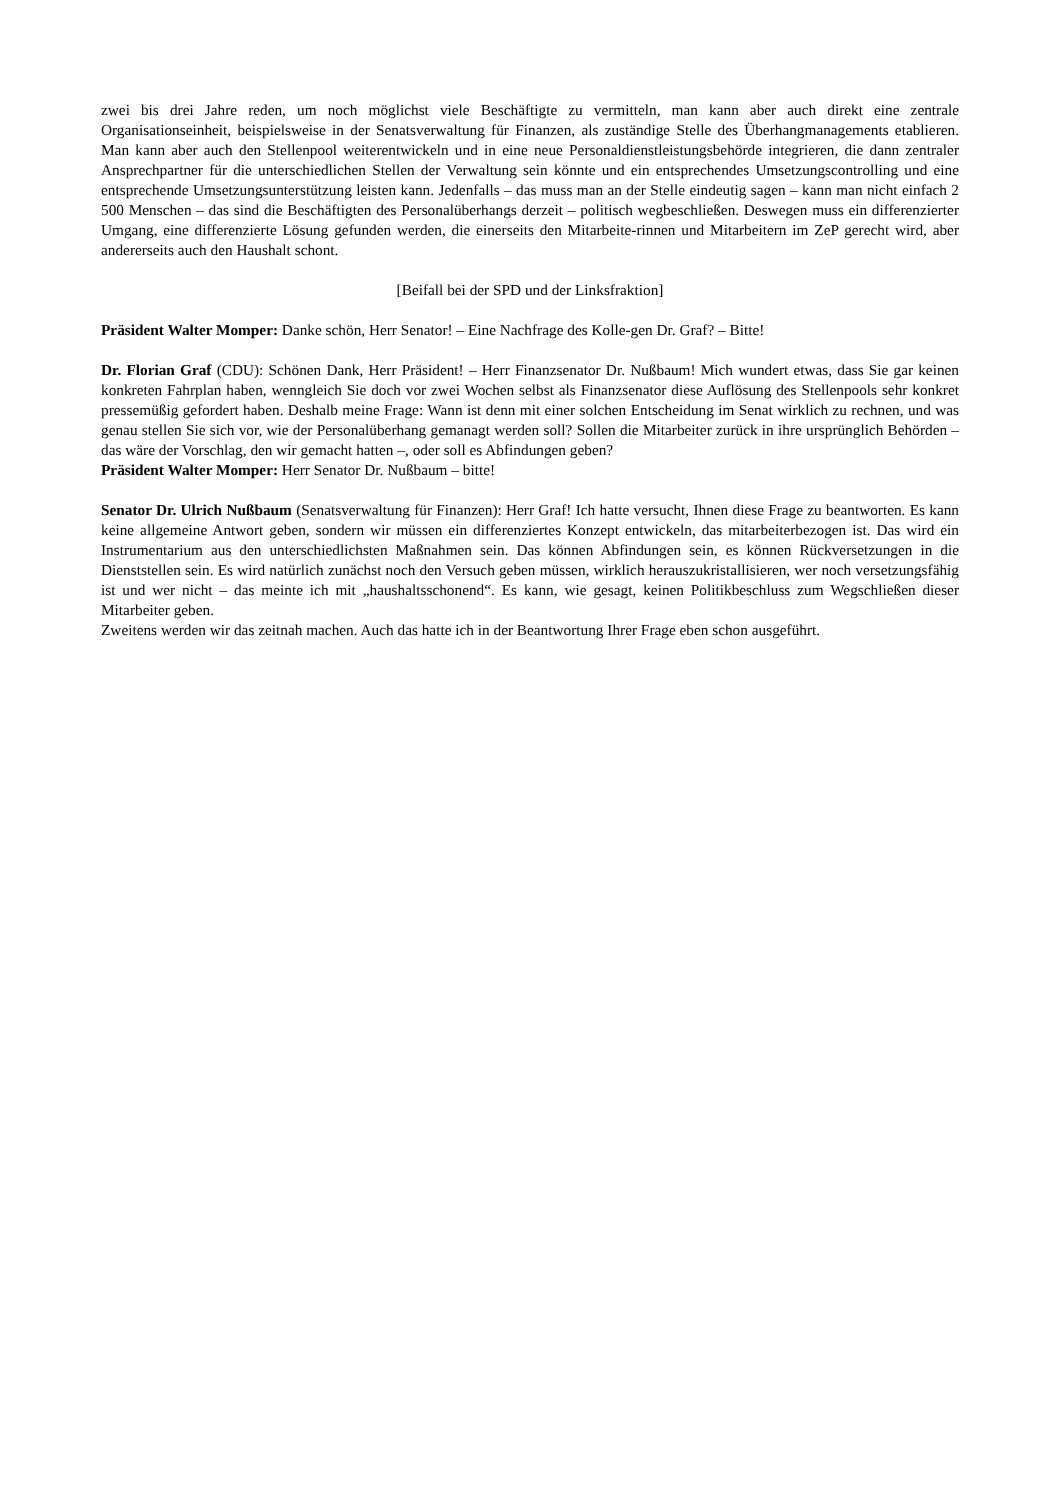zwei bis drei Jahre reden, um noch möglichst viele Beschäftigte zu vermitteln, man kann aber auch direkt eine zentrale Organisationseinheit, beispielsweise in der Senatsverwaltung für Finanzen, als zuständige Stelle des Überhangmanagements etablieren. Man kann aber auch den Stellenpool weiterentwickeln und in eine neue Perso­naldienstleistungsbehörde integrieren, die dann zentraler Ansprechpartner für die unterschiedlichen Stellen der Verwaltung sein könnte und ein entsprechendes Umsetzungscontrolling und eine entsprechende Umsetzungsun­terstützung leisten kann. Jedenfalls – das muss man an der Stelle eindeutig sagen – kann man nicht einfach 2 500 Menschen – das sind die Beschäftigten des Personalüberhangs derzeit – politisch wegbeschließen. Deswegen muss ein differenzierter Umgang, eine differenzierte Lösung gefunden werden, die einerseits den Mitarbeite-rinnen und Mitarbeitern im ZeP gerecht wird, aber andererseits auch den Haushalt schont.
[Beifall bei der SPD und der Linksfraktion]
Präsident Walter Momper: Danke schön, Herr Senator! – Eine Nachfrage des Kolle-gen Dr. Graf? – Bitte!
Dr. Florian Graf (CDU): Schönen Dank, Herr Präsident! – Herr Finanzsenator Dr. Nußbaum! Mich wundert etwas, dass Sie gar keinen konkreten Fahrplan haben, wenngleich Sie doch vor zwei Wochen selbst als Finanzsenator diese Auflösung des Stellenpools sehr konkret pressemüßig gefordert haben. Deshalb meine Frage: Wann ist denn mit einer solchen Entscheidung im Senat wirklich zu rechnen, und was genau stellen Sie sich vor, wie der Personalüberhang gemanagt werden soll? Sollen die Mitarbeiter zurück in ihre ursprünglich Behörden – das wäre der Vorschlag, den wir gemacht hatten –, oder soll es Abfindungen geben?
Präsident Walter Momper: Herr Senator Dr. Nußbaum – bitte!
Senator Dr. Ulrich Nußbaum (Senatsverwaltung für Finanzen): Herr Graf! Ich hatte versucht, Ihnen diese Frage zu be­antworten. Es kann keine allgemeine Antwort geben, sondern wir müssen ein differenziertes Konzept entwickeln, das mitarbeiterbezogen ist. Das wird ein Instrumentarium aus den unterschiedlichsten Maßnahmen sein. Das können Abfindungen sein, es können Rückversetzungen in die Dienststellen sein. Es wird natürlich zunächst noch den Versuch geben müssen, wirklich herauszukristallisieren, wer noch versetzungsfähig ist und wer nicht – das meinte ich mit „haushaltsschonend“. Es kann, wie gesagt, keinen Politikbeschluss zum Wegschließen dieser Mitarbeiter geben.
Zweitens werden wir das zeitnah machen. Auch das hatte ich in der Beantwortung Ihrer Frage eben schon ausgeführt.